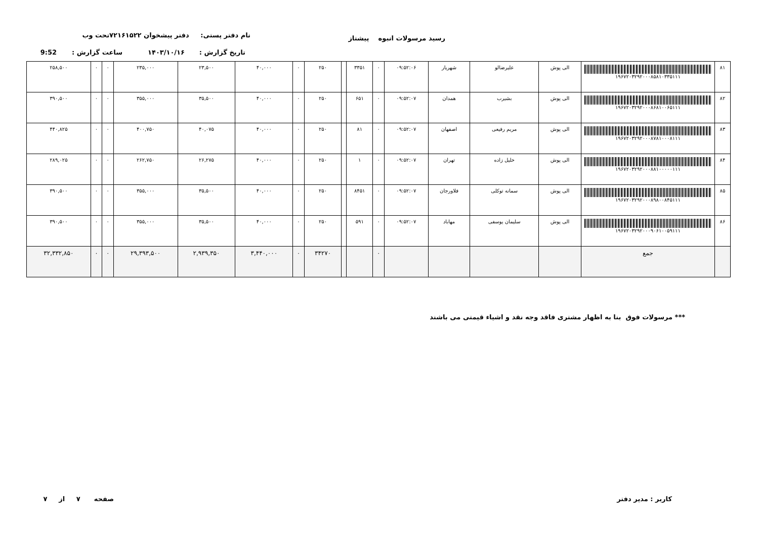رسید مرسولات انبوه پیشتاز نام دفتر پستی: دفتر پیشخوان ۷۲۱۶۱۵۲۲تحت وب
تاریخ گزارش : ۱۴۰۳/۱۰/۱۶ ساعت گزارش : 9:52
| ۸۱ | ۱۹۶۷۲۰۳۲۹۲۰۰۰۸۵۸۱۰۳۳۵۱۱۱ | الی پوش | علیرضالو | شهریار | ۰۹:۵۲:۰۶ | ۰ | ۳۳۵۱ | | ۲۵۰ | ۰ | ۴۰,۰۰۰ | ۲۳,۵۰۰ | ۲۳۵,۰۰۰ | ۰ | ۰ | ۲۵۸,۵۰۰ |
| ۸۲ | ۱۹۶۷۲۰۳۲۹۲۰۰۰۸۶۸۱۰۰۶۵۱۱۱ | الی پوش | بشیرب | همدان | ۰۹:۵۲:۰۷ | ۰ | ۶۵۱ | | ۲۵۰ | ۰ | ۴۰,۰۰۰ | ۳۵,۵۰۰ | ۳۵۵,۰۰۰ | ۰ | ۰ | ۳۹۰,۵۰۰ |
| ۸۳ | ۱۹۶۷۲۰۳۲۹۲۰۰۰۸۷۸۱۰۰۰۸۱۱۱ | الی پوش | مریم رفیعی | اصفهان | ۰۹:۵۲:۰۷ | ۰ | ۸۱ | | ۲۵۰ | ۰ | ۴۰,۰۰۰ | ۴۰,۰۷۵ | ۴۰۰,۷۵۰ | ۰ | ۰ | ۴۴۰,۸۲۵ |
| ۸۴ | ۱۹۶۷۲۰۳۲۹۲۰۰۰۸۸۱۰۰۰۰۰۱۱۱ | الی پوش | خلیل زاده | تهران | ۰۹:۵۲:۰۷ | ۰ | ۱ | | ۲۵۰ | ۰ | ۴۰,۰۰۰ | ۲۶,۲۷۵ | ۲۶۲,۷۵۰ | ۰ | ۰ | ۲۸۹,۰۲۵ |
| ۸۵ | ۱۹۶۷۲۰۳۲۹۲۰۰۰۸۹۸۰۰۸۴۵۱۱۱ | الی پوش | سمانه توکلی | فلاورجان | ۰۹:۵۲:۰۷ | ۰ | ۸۴۵۱ | | ۲۵۰ | ۰ | ۴۰,۰۰۰ | ۳۵,۵۰۰ | ۳۵۵,۰۰۰ | ۰ | ۰ | ۳۹۰,۵۰۰ |
| ۸۶ | ۱۹۶۷۲۰۳۲۹۲۰۰۰۹۰۶۱۰۰۵۹۱۱۱ | الی پوش | سلیمان یوسفی | مهاباد | ۰۹:۵۲:۰۷ | ۰ | ۵۹۱ | | ۲۵۰ | ۰ | ۴۰,۰۰۰ | ۳۵,۵۰۰ | ۳۵۵,۰۰۰ | ۰ | ۰ | ۳۹۰,۵۰۰ |
| | جمع | | | | | ۰ | | | ۳۴۲۷۰ | ۰ | ۳,۴۴۰,۰۰۰ | ۲,۹۳۹,۳۵۰ | ۲۹,۳۹۳,۵۰۰ | ۰ | ۰ | ۳۲,۳۳۲,۸۵۰ |
*** مرسولات فوق بنا به اظهار مشتری فاقد وجه نقد و اشیاء قیمتی می باشند
کاربر : مدیر دفتر صفحه ۷ از ۷